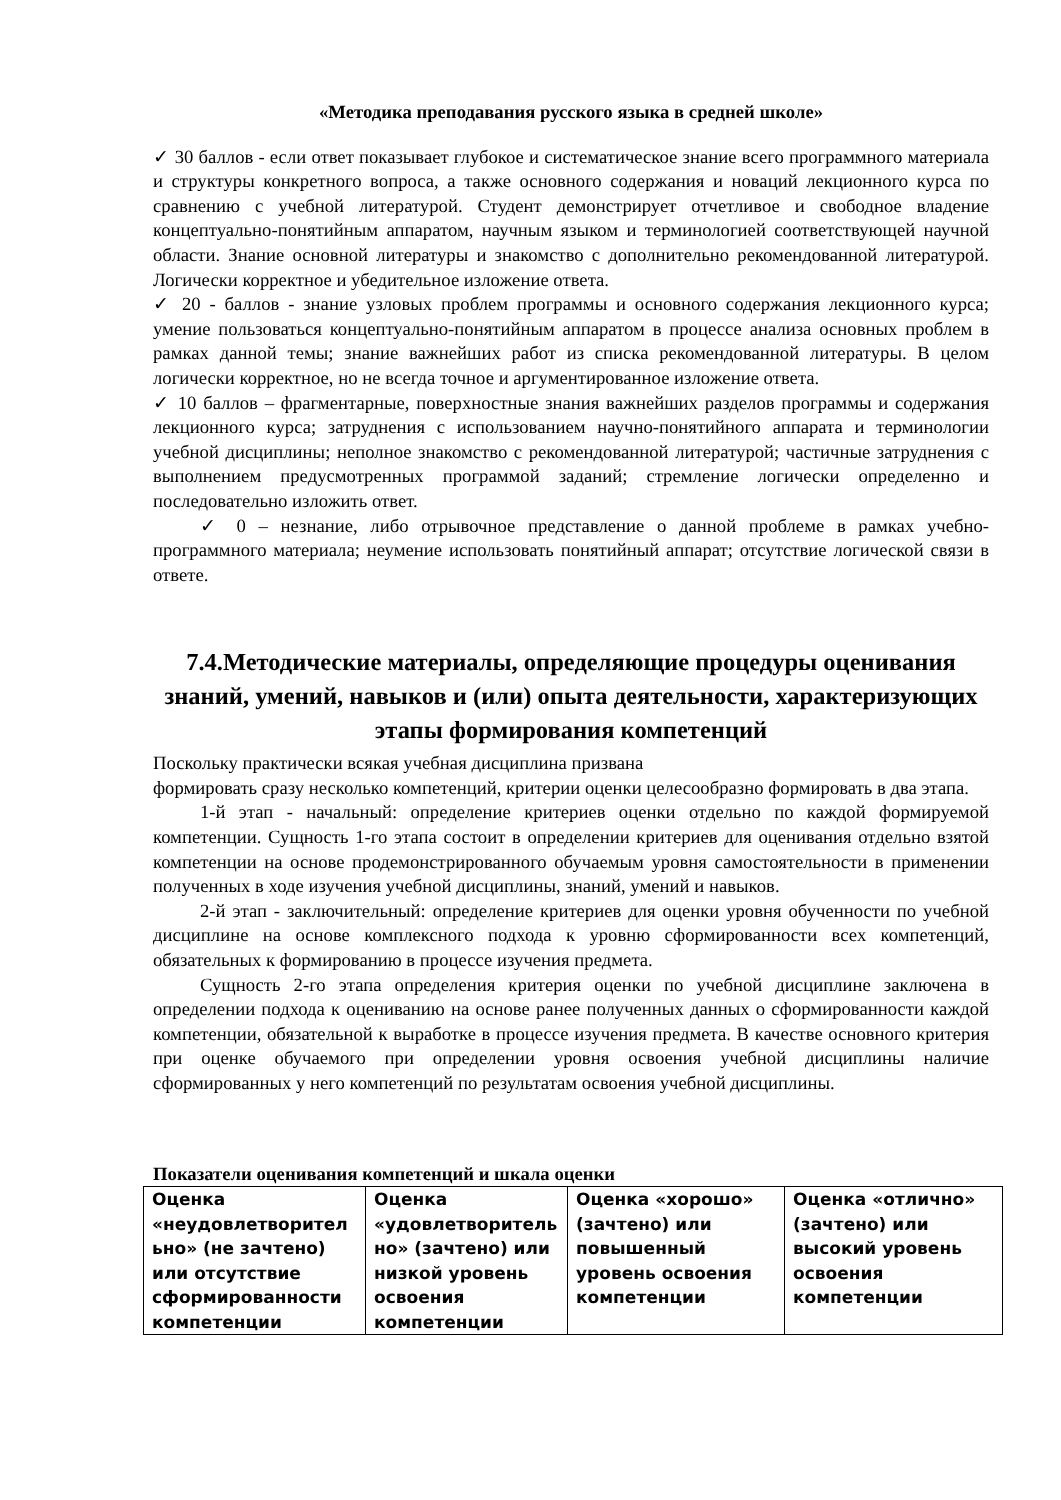«Методика преподавания русского языка в средней школе»
✓ 30 баллов - если ответ показывает глубокое и систематическое знание всего программного материала и структуры конкретного вопроса, а также основного содержания и новаций лекционного курса по сравнению с учебной литературой. Студент демонстрирует отчетливое и свободное владение концептуально-понятийным аппаратом, научным языком и терминологией соответствующей научной области. Знание основной литературы и знакомство с дополнительно рекомендованной литературой. Логически корректное и убедительное изложение ответа.
✓ 20 - баллов - знание узловых проблем программы и основного содержания лекционного курса; умение пользоваться концептуально-понятийным аппаратом в процессе анализа основных проблем в рамках данной темы; знание важнейших работ из списка рекомендованной литературы. В целом логически корректное, но не всегда точное и аргументированное изложение ответа.
✓ 10 баллов – фрагментарные, поверхностные знания важнейших разделов программы и содержания лекционного курса; затруднения с использованием научно-понятийного аппарата и терминологии учебной дисциплины; неполное знакомство с рекомендованной литературой; частичные затруднения с выполнением предусмотренных программой заданий; стремление логически определенно и последовательно изложить ответ.
✓ 0 – незнание, либо отрывочное представление о данной проблеме в рамках учебно-программного материала; неумение использовать понятийный аппарат; отсутствие логической связи в ответе.
7.4.Методические материалы, определяющие процедуры оценивания знаний, умений, навыков и (или) опыта деятельности, характеризующих этапы формирования компетенций
Поскольку практически всякая учебная дисциплина призвана
формировать сразу несколько компетенций, критерии оценки целесообразно формировать в два этапа.
1-й этап - начальный: определение критериев оценки отдельно по каждой формируемой компетенции. Сущность 1-го этапа состоит в определении критериев для оценивания отдельно взятой компетенции на основе продемонстрированного обучаемым уровня самостоятельности в применении полученных в ходе изучения учебной дисциплины, знаний, умений и навыков.
2-й этап - заключительный: определение критериев для оценки уровня обученности по учебной дисциплине на основе комплексного подхода к уровню сформированности всех компетенций, обязательных к формированию в процессе изучения предмета.
Сущность 2-го этапа определения критерия оценки по учебной дисциплине заключена в определении подхода к оцениванию на основе ранее полученных данных о сформированности каждой компетенции, обязательной к выработке в процессе изучения предмета. В качестве основного критерия при оценке обучаемого при определении уровня освоения учебной дисциплины наличие сформированных у него компетенций по результатам освоения учебной дисциплины.
Показатели оценивания компетенций и шкала оценки
| Оценка «неудовлетворител ьно» (не зачтено) или отсутствие сформированности компетенции | Оценка «удовлетворитель но» (зачтено) или низкой уровень освоения компетенции | Оценка «хорошо» (зачтено) или повышенный уровень освоения компетенции | Оценка «отлично» (зачтено) или высокий уровень освоения компетенции |